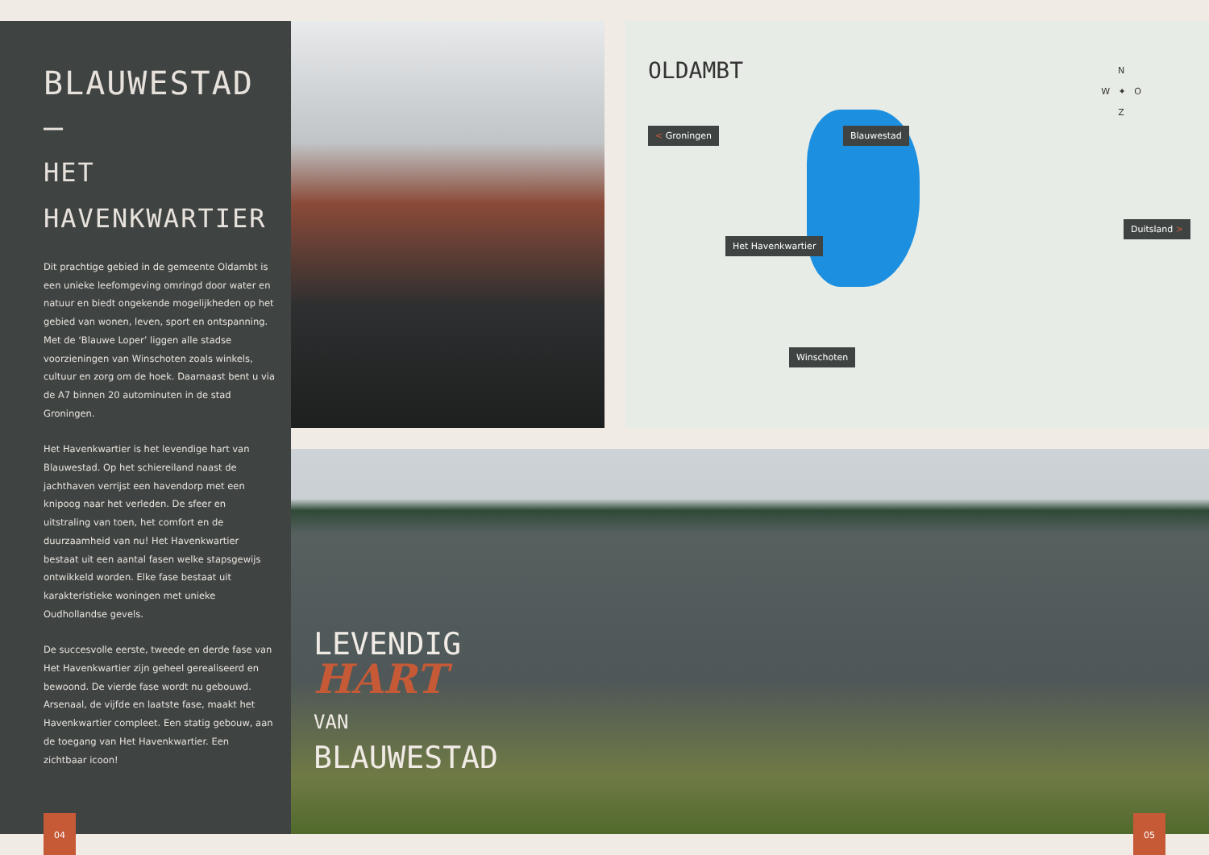BLAUWESTAD –
HET HAVENKWARTIER
Dit prachtige gebied in de gemeente Oldambt is een unieke leefomgeving omringd door water en natuur en biedt ongekende mogelijkheden op het gebied van wonen, leven, sport en ontspanning. Met de ‘Blauwe Loper’ liggen alle stadse voorzieningen van Winschoten zoals winkels, cultuur en zorg om de hoek. Daarnaast bent u via de A7 binnen 20 autominuten in de stad Groningen.
Het Havenkwartier is het levendige hart van Blauwestad. Op het schiereiland naast de jachthaven verrijst een havendorp met een knipoog naar het verleden. De sfeer en uitstraling van toen, het comfort en de duurzaamheid van nu! Het Havenkwartier bestaat uit een aantal fasen welke stapsgewijs ontwikkeld worden. Elke fase bestaat uit karakteristieke woningen met unieke Oudhollandse gevels.
De succesvolle eerste, tweede en derde fase van Het Havenkwartier zijn geheel gerealiseerd en bewoond. De vierde fase wordt nu gebouwd. Arsenaal, de vijfde en laatste fase, maakt het Havenkwartier compleet. Een statig gebouw, aan de toegang van Het Havenkwartier. Een zichtbaar icoon!
OLDAMBT
< Groningen Blauwestad
Het Havenkwartier
Duitsland >
Winschoten
N
W ✦ O
Z
LEVENDIG
HART
VAN
BLAUWESTAD
04 05